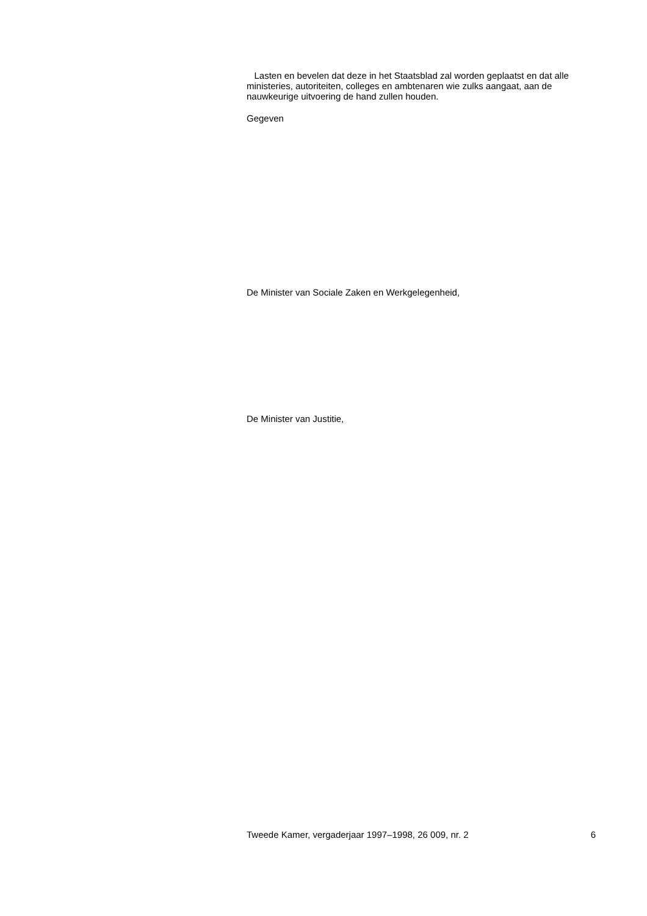Lasten en bevelen dat deze in het Staatsblad zal worden geplaatst en dat alle ministeries, autoriteiten, colleges en ambtenaren wie zulks aangaat, aan de nauwkeurige uitvoering de hand zullen houden.
Gegeven
De Minister van Sociale Zaken en Werkgelegenheid,
De Minister van Justitie,
Tweede Kamer, vergaderjaar 1997–1998, 26 009, nr. 2 6